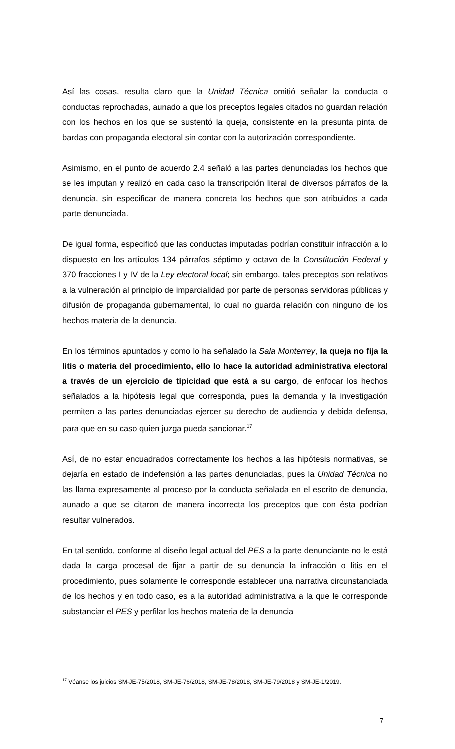Así las cosas, resulta claro que la Unidad Técnica omitió señalar la conducta o conductas reprochadas, aunado a que los preceptos legales citados no guardan relación con los hechos en los que se sustentó la queja, consistente en la presunta pinta de bardas con propaganda electoral sin contar con la autorización correspondiente.
Asimismo, en el punto de acuerdo 2.4 señaló a las partes denunciadas los hechos que se les imputan y realizó en cada caso la transcripción literal de diversos párrafos de la denuncia, sin especificar de manera concreta los hechos que son atribuidos a cada parte denunciada.
De igual forma, especificó que las conductas imputadas podrían constituir infracción a lo dispuesto en los artículos 134 párrafos séptimo y octavo de la Constitución Federal y 370 fracciones I y IV de la Ley electoral local; sin embargo, tales preceptos son relativos a la vulneración al principio de imparcialidad por parte de personas servidoras públicas y difusión de propaganda gubernamental, lo cual no guarda relación con ninguno de los hechos materia de la denuncia.
En los términos apuntados y como lo ha señalado la Sala Monterrey, la queja no fija la litis o materia del procedimiento, ello lo hace la autoridad administrativa electoral a través de un ejercicio de tipicidad que está a su cargo, de enfocar los hechos señalados a la hipótesis legal que corresponda, pues la demanda y la investigación permiten a las partes denunciadas ejercer su derecho de audiencia y debida defensa, para que en su caso quien juzga pueda sancionar.<sup>17</sup>
Así, de no estar encuadrados correctamente los hechos a las hipótesis normativas, se dejaría en estado de indefensión a las partes denunciadas, pues la Unidad Técnica no las llama expresamente al proceso por la conducta señalada en el escrito de denuncia, aunado a que se citaron de manera incorrecta los preceptos que con ésta podrían resultar vulnerados.
En tal sentido, conforme al diseño legal actual del PES a la parte denunciante no le está dada la carga procesal de fijar a partir de su denuncia la infracción o litis en el procedimiento, pues solamente le corresponde establecer una narrativa circunstanciada de los hechos y en todo caso, es a la autoridad administrativa a la que le corresponde substanciar el PES y perfilar los hechos materia de la denuncia
<sup>17</sup> Véanse los juicios SM-JE-75/2018, SM-JE-76/2018, SM-JE-78/2018, SM-JE-79/2018 y SM-JE-1/2019.
7